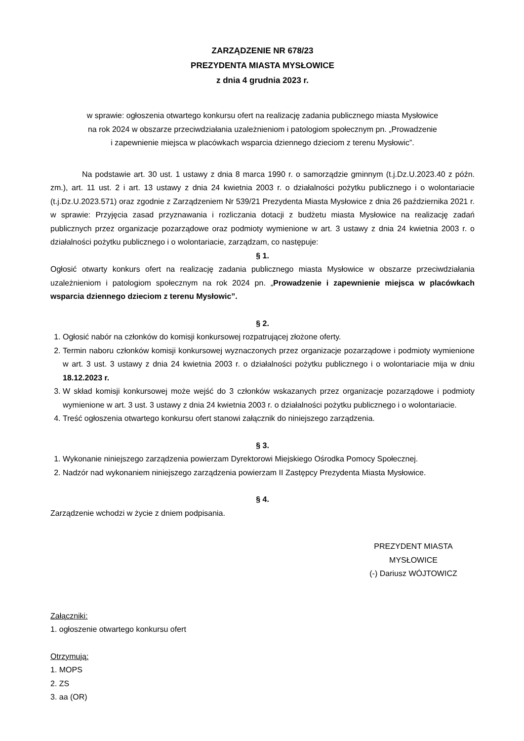ZARZĄDZENIE NR 678/23
PREZYDENTA MIASTA MYSŁOWICE
z dnia 4 grudnia 2023 r.
w sprawie: ogłoszenia otwartego konkursu ofert na realizację zadania publicznego miasta Mysłowice
na rok 2024 w obszarze przeciwdziałania uzależnieniom i patologiom społecznym pn. „Prowadzenie
i zapewnienie miejsca w placówkach wsparcia dziennego dzieciom z terenu Mysłowic”.
Na podstawie art. 30 ust. 1 ustawy z dnia 8 marca 1990 r. o samorządzie gminnym (t.j.Dz.U.2023.40 z późn. zm.), art. 11 ust. 2 i art. 13 ustawy z dnia 24 kwietnia 2003 r. o działalności pożytku publicznego i o wolontariacie (t.j.Dz.U.2023.571) oraz zgodnie z Zarządzeniem Nr 539/21 Prezydenta Miasta Mysłowice z dnia 26 października 2021 r. w sprawie: Przyjęcia zasad przyznawania i rozliczania dotacji z budżetu miasta Mysłowice na realizację zadań publicznych przez organizacje pozarządowe oraz podmioty wymienione w art. 3 ustawy z dnia 24 kwietnia 2003 r. o działalności pożytku publicznego i o wolontariacie, zarządzam, co następuje:
§ 1.
Ogłosić otwarty konkurs ofert na realizację zadania publicznego miasta Mysłowice w obszarze przeciwdziałania uzależnieniom i patologiom społecznym na rok 2024 pn. „Prowadzenie i zapewnienie miejsca w placówkach wsparcia dziennego dzieciom z terenu Mysłowic”.
§ 2.
1. Ogłosić nabór na członków do komisji konkursowej rozpatrującej złożone oferty.
2. Termin naboru członków komisji konkursowej wyznaczonych przez organizacje pozarządowe i podmioty wymienione w art. 3 ust. 3 ustawy z dnia 24 kwietnia 2003 r. o działalności pożytku publicznego i o wolontariacie mija w dniu 18.12.2023 r.
3. W skład komisji konkursowej może wejść do 3 członków wskazanych przez organizacje pozarządowe i podmioty wymienione w art. 3 ust. 3 ustawy z dnia 24 kwietnia 2003 r. o działalności pożytku publicznego i o wolontariacie.
4. Treść ogłoszenia otwartego konkursu ofert stanowi załącznik do niniejszego zarządzenia.
§ 3.
1. Wykonanie niniejszego zarządzenia powierzam Dyrektorowi Miejskiego Ośrodka Pomocy Społecznej.
2. Nadzór nad wykonaniem niniejszego zarządzenia powierzam II Zastępcy Prezydenta Miasta Mysłowice.
§ 4.
Zarządzenie wchodzi w życie z dniem podpisania.
PREZYDENT MIASTA
MYSŁOWICE
(-) Dariusz WÓJTOWICZ
Załączniki:
1. ogłoszenie otwartego konkursu ofert
Otrzymują:
1. MOPS
2. ZS
3. aa (OR)